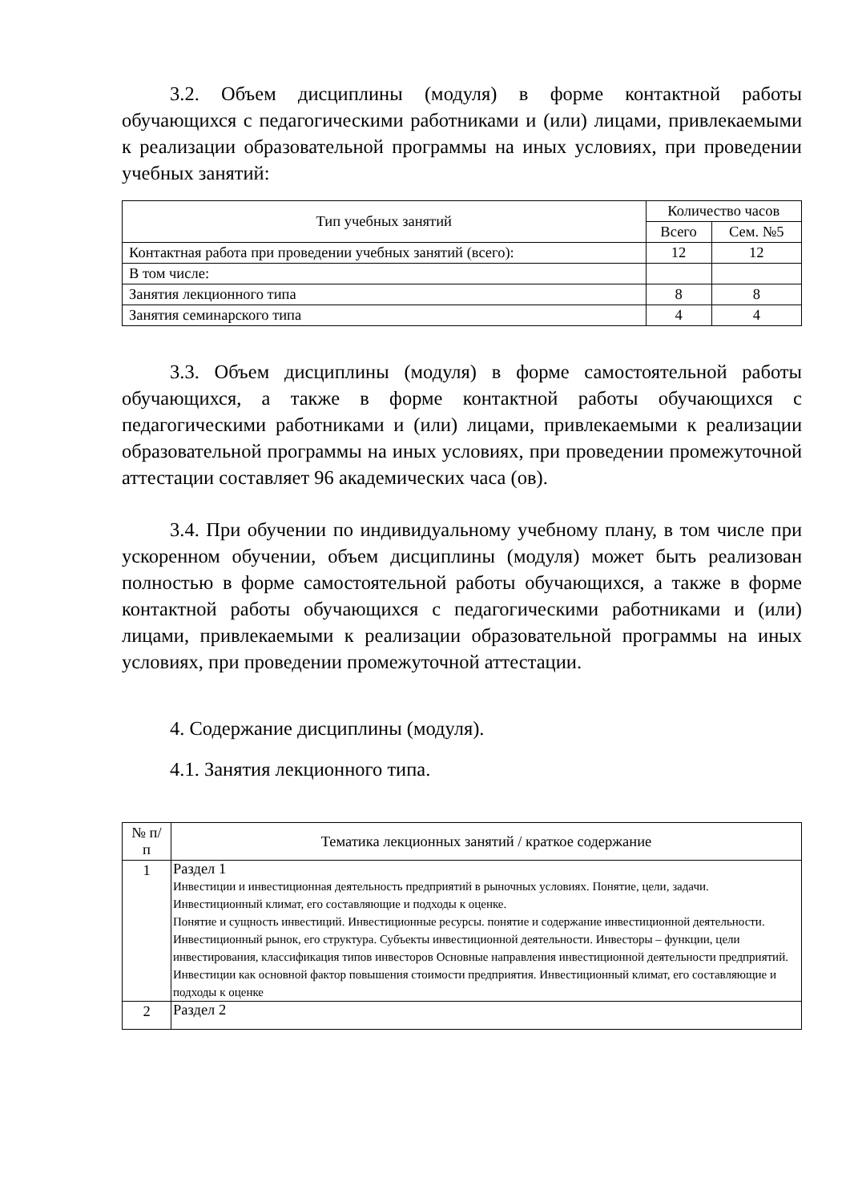3.2. Объем дисциплины (модуля) в форме контактной работы обучающихся с педагогическими работниками и (или) лицами, привлекаемыми к реализации образовательной программы на иных условиях, при проведении учебных занятий:
| Тип учебных занятий | Количество часов | |
| --- | --- | --- |
| | Всего | Сем. №5 |
| Контактная работа при проведении учебных занятий (всего): | 12 | 12 |
| В том числе: | | |
| Занятия лекционного типа | 8 | 8 |
| Занятия семинарского типа | 4 | 4 |
3.3. Объем дисциплины (модуля) в форме самостоятельной работы обучающихся, а также в форме контактной работы обучающихся с педагогическими работниками и (или) лицами, привлекаемыми к реализации образовательной программы на иных условиях, при проведении промежуточной аттестации составляет 96 академических часа (ов).
3.4. При обучении по индивидуальному учебному плану, в том числе при ускоренном обучении, объем дисциплины (модуля) может быть реализован полностью в форме самостоятельной работы обучающихся, а также в форме контактной работы обучающихся с педагогическими работниками и (или) лицами, привлекаемыми к реализации образовательной программы на иных условиях, при проведении промежуточной аттестации.
4. Содержание дисциплины (модуля).
4.1. Занятия лекционного типа.
| № п/п | Тематика лекционных занятий / краткое содержание |
| --- | --- |
| 1 | Раздел 1 Инвестиции и инвестиционная деятельность предприятий в рыночных условиях. Понятие, цели, задачи. Инвестиционный климат, его составляющие и подходы к оценке. Понятие и сущность инвестиций. Инвестиционные ресурсы. понятие и содержание инвестиционной деятельности. Инвестиционный рынок, его структура. Субъекты инвестиционной деятельности. Инвесторы – функции, цели инвестирования, классификация типов инвесторов Основные направления инвестиционной деятельности предприятий. Инвестиции как основной фактор повышения стоимости предприятия. Инвестиционный климат, его составляющие и подходы к оценке |
| 2 | Раздел 2 |